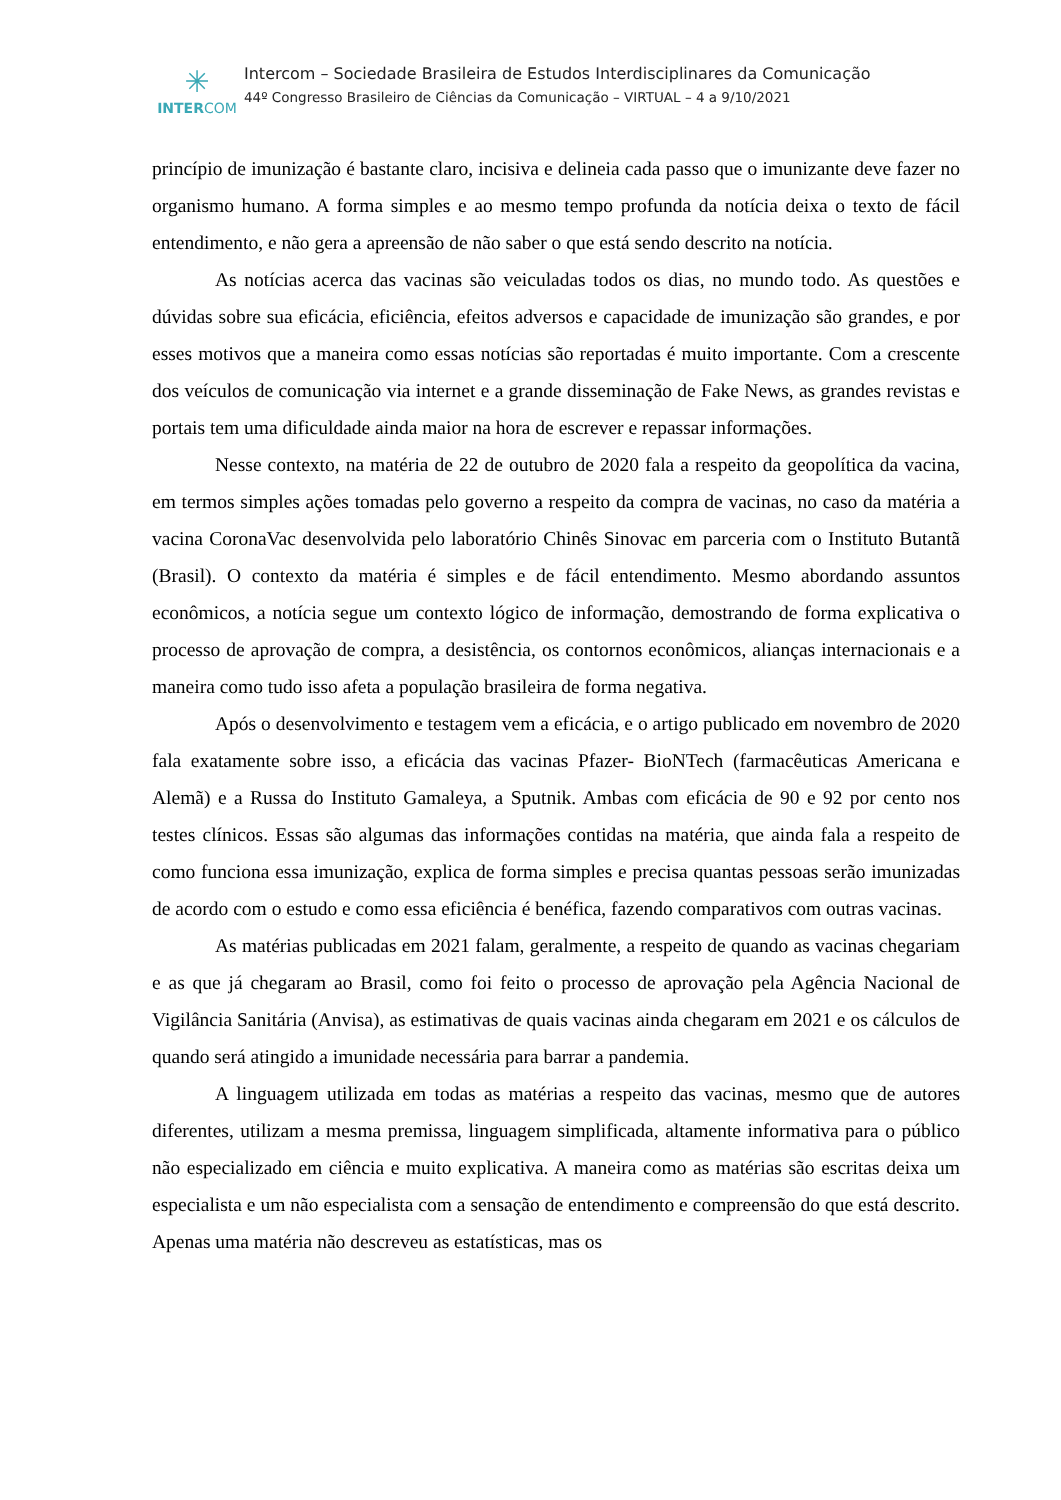✳
INTERCOM
Intercom – Sociedade Brasileira de Estudos Interdisciplinares da Comunicação
44º Congresso Brasileiro de Ciências da Comunicação – VIRTUAL – 4 a 9/10/2021
princípio de imunização é bastante claro, incisiva e delineia cada passo que o imunizante deve fazer no organismo humano. A forma simples e ao mesmo tempo profunda da notícia deixa o texto de fácil entendimento, e não gera a apreensão de não saber o que está sendo descrito na notícia.
As notícias acerca das vacinas são veiculadas todos os dias, no mundo todo. As questões e dúvidas sobre sua eficácia, eficiência, efeitos adversos e capacidade de imunização são grandes, e por esses motivos que a maneira como essas notícias são reportadas é muito importante. Com a crescente dos veículos de comunicação via internet e a grande disseminação de Fake News, as grandes revistas e portais tem uma dificuldade ainda maior na hora de escrever e repassar informações.
Nesse contexto, na matéria de 22 de outubro de 2020 fala a respeito da geopolítica da vacina, em termos simples ações tomadas pelo governo a respeito da compra de vacinas, no caso da matéria a vacina CoronaVac desenvolvida pelo laboratório Chinês Sinovac em parceria com o Instituto Butantã (Brasil). O contexto da matéria é simples e de fácil entendimento. Mesmo abordando assuntos econômicos, a notícia segue um contexto lógico de informação, demostrando de forma explicativa o processo de aprovação de compra, a desistência, os contornos econômicos, alianças internacionais e a maneira como tudo isso afeta a população brasileira de forma negativa.
Após o desenvolvimento e testagem vem a eficácia, e o artigo publicado em novembro de 2020 fala exatamente sobre isso, a eficácia das vacinas Pfazer- BioNTech (farmacêuticas Americana e Alemã) e a Russa do Instituto Gamaleya, a Sputnik. Ambas com eficácia de 90 e 92 por cento nos testes clínicos. Essas são algumas das informações contidas na matéria, que ainda fala a respeito de como funciona essa imunização, explica de forma simples e precisa quantas pessoas serão imunizadas de acordo com o estudo e como essa eficiência é benéfica, fazendo comparativos com outras vacinas.
As matérias publicadas em 2021 falam, geralmente, a respeito de quando as vacinas chegariam e as que já chegaram ao Brasil, como foi feito o processo de aprovação pela Agência Nacional de Vigilância Sanitária (Anvisa), as estimativas de quais vacinas ainda chegaram em 2021 e os cálculos de quando será atingido a imunidade necessária para barrar a pandemia.
A linguagem utilizada em todas as matérias a respeito das vacinas, mesmo que de autores diferentes, utilizam a mesma premissa, linguagem simplificada, altamente informativa para o público não especializado em ciência e muito explicativa. A maneira como as matérias são escritas deixa um especialista e um não especialista com a sensação de entendimento e compreensão do que está descrito. Apenas uma matéria não descreveu as estatísticas, mas os